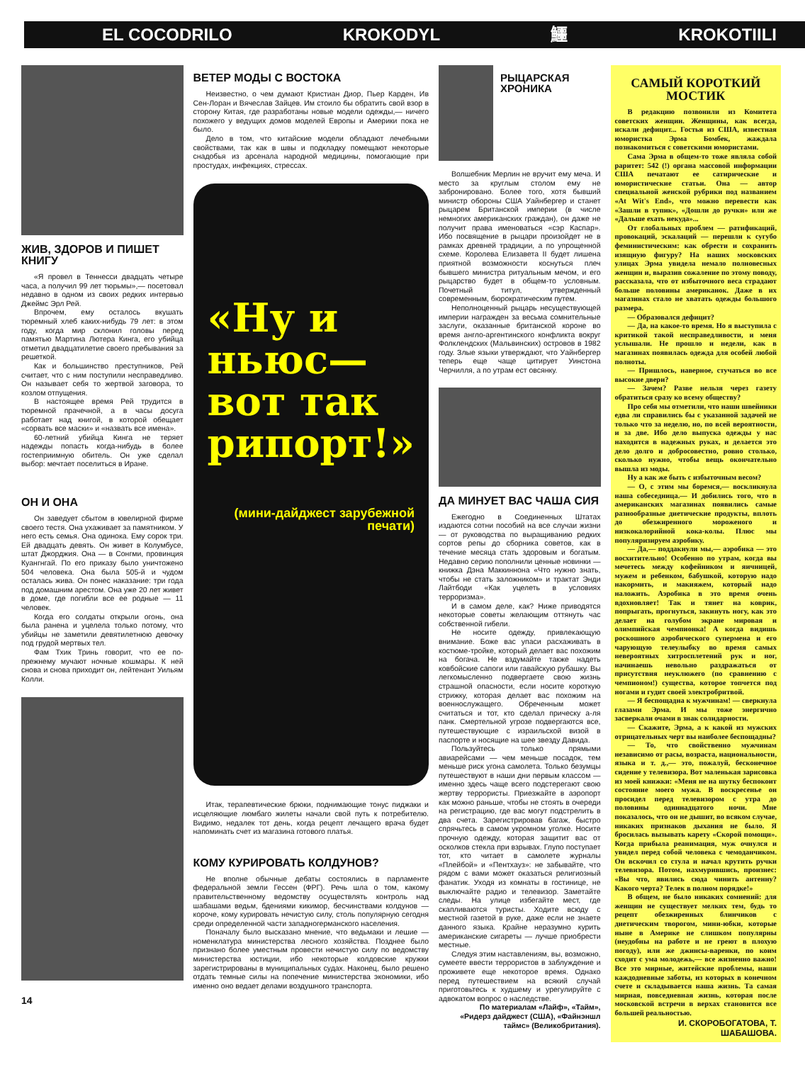EL COCODRILO KROKODYL 鱷 KROKOTIILI
ЖИВ, ЗДОРОВ И ПИШЕТ КНИГУ
«Я провел в Теннесси двадцать четыре часа, а получил 99 лет тюрьмы»,— посетовал недавно в одном из своих редких интервью Джеймс Эрл Рей.
Впрочем, ему осталось вкушать тюремный хлеб каких-нибудь 79 лет: в этом году, когда мир склонил головы перед памятью Мартина Лютера Кинга, его убийца отметил двадцатилетие своего пребывания за решеткой.
Как и большинство преступников, Рей считает, что с ним поступили несправедливо. Он называет себя то жертвой заговора, то козлом отпущения.
В настоящее время Рей трудится в тюремной прачечной, а в часы досуга работает над книгой, в которой обещает «сорвать все маски» и «назвать все имена».
60-летний убийца Кинга не теряет надежды попасть когда-нибудь в более гостеприимную обитель. Он уже сделал выбор: мечтает поселиться в Иране.
ОН И ОНА
Он заведует сбытом в ювелирной фирме своего тестя. Она ухаживает за памятником. У него есть семья. Она одинока. Ему сорок три. Ей двадцать девять. Он живет в Колумбусе, штат Джорджия. Она — в Сонгми, провинция Куангнгай. По его приказу было уничтожено 504 человека. Она была 505-й и чудом осталась жива. Он понес наказание: три года под домашним арестом. Она уже 20 лет живет в доме, где погибли все ее родные — 11 человек.
Когда его солдаты открыли огонь, она была ранена и уцелела только потому, что убийцы не заметили девятилетнюю девочку под грудой мертвых тел.
Фам Тхик Тринь говорит, что ее по-прежнему мучают ночные кошмары. К ней снова и снова приходит он, лейтенант Уильям Колли.
14
ВЕТЕР МОДЫ С ВОСТОКА
Неизвестно, о чем думают Кристиан Диор, Пьер Карден, Ив Сен-Лоран и Вячеслав Зайцев. Им стоило бы обратить свой взор в сторону Китая, где разработаны новые модели одежды,— ничего похожего у ведущих домов моделей Европы и Америки пока не было.
Дело в том, что китайские модели обладают лечебными свойствами, так как в швы и подкладку помещают некоторые снадобья из арсенала народной медицины, помогающие при простудах, инфекциях, стрессах.
«Ну и ньюс— вот так рипорт!»
(мини-дайджест зарубежной печати)
Итак, терапевтические брюки, поднимающие тонус пиджаки и исцеляющие люмбаго жилеты начали свой путь к потребителю. Видимо, недалек тот день, когда рецепт лечащего врача будет напоминать счет из магазина готового платья.
КОМУ КУРИРОВАТЬ КОЛДУНОВ?
Не вполне обычные дебаты состоялись в парламенте федеральной земли Гессен (ФРГ). Речь шла о том, какому правительственному ведомству осуществлять контроль над шабашами ведьм, бдениями кикимор, бесчинствами колдунов — короче, кому курировать нечистую силу, столь популярную сегодня среди определенной части западногерманского населения.
Поначалу было высказано мнение, что ведьмаки и лешие — номенклатура министерства лесного хозяйства. Позднее было признано более уместным провести нечистую силу по ведомству министерства юстиции, ибо некоторые колдовские кружки зарегистрированы в муниципальных судах. Наконец, было решено отдать темные силы на попечение министерства экономики, ибо именно оно ведает делами воздушного транспорта.
РЫЦАРСКАЯ ХРОНИКА
Волшебник Мерлин не вручит ему меча. И место за круглым столом ему не забронировано. Более того, хотя бывший министр обороны США Уайнбергер и станет рыцарем Британской империи (в числе немногих американских граждан), он даже не получит права именоваться «сэр Каспар». Ибо посвящение в рыцари произойдет не в рамках древней традиции, а по упрощенной схеме. Королева Елизавета II будет лишена приятной возможности коснуться плеч бывшего министра ритуальным мечом, и его рыцарство будет в общем-то условным. Почетный титул, утвержденный современным, бюрократическим путем.
Неполноценный рыцарь несуществующей империи награжден за весьма сомнительные заслуги, оказанные британской короне во время англо-аргентинского конфликта вокруг Фолклендских (Мальвинских) островов в 1982 году. Злые языки утверждают, что Уайнбергер теперь еще чаще цитирует Уинстона Черчилля, а по утрам ест овсянку.
ДА МИНУЕТ ВАС ЧАША СИЯ
Ежегодно в Соединенных Штатах издаются сотни пособий на все случаи жизни — от руководства по выращиванию редких сортов репы до сборника советов, как в течение месяца стать здоровым и богатым. Недавно серию пополнили ценные новинки — книжка Дэна Маккиннона «Что нужно знать, чтобы не стать заложником» и трактат Энди Лайтбоди «Как уцелеть в условиях терроризма».
И в самом деле, как? Ниже приводятся некоторые советы желающим оттянуть час собственной гибели.
Не носите одежду, привлекающую внимание. Боже вас упаси расхаживать в костюме-тройке, который делает вас похожим на богача. Не вздумайте также надеть ковбойские сапоги или гавайскую рубашку. Вы легкомысленно подвергаете свою жизнь страшной опасности, если носите короткую стрижку, которая делает вас похожим на военнослужащего. Обреченным может считаться и тот, кто сделал прическу а-ля панк. Смертельной угрозе подвергаются все, путешествующие с израильской визой в паспорте и носящие на шее звезду Давида.
Пользуйтесь только прямыми авиарейсами — чем меньше посадок, тем меньше риск угона самолета. Только безумцы путешествуют в наши дни первым классом — именно здесь чаще всего подстерегают свою жертву террористы. Приезжайте в аэропорт как можно раньше, чтобы не стоять в очереди на регистрацию, где вас могут подстрелить в два счета. Зарегистрировав багаж, быстро спрячьтесь в самом укромном уголке. Носите прочную одежду, которая защитит вас от осколков стекла при взрывах. Глупо поступает тот, кто читает в самолете журналы «Плейбой» и «Пентхауз»: не забывайте, что рядом с вами может оказаться религиозный фанатик. Уходя из комнаты в гостинице, не выключайте радио и телевизор. Заметайте следы. На улице избегайте мест, где скапливаются туристы. Ходите всюду с местной газетой в руке, даже если не знаете данного языка. Крайне неразумно курить американские сигареты — лучше приобрести местные.
Следуя этим наставлениям, вы, возможно, сумеете ввести террористов в заблуждение и проживете еще некоторое время. Однако перед путешествием на всякий случай приготовьтесь к худшему и урегулируйте с адвокатом вопрос о наследстве.
По материалам «Лайф», «Тайм», «Ридерз дайджест (США), «Файнэншл таймс» (Великобритания).
САМЫЙ КОРОТКИЙ МОСТИК
В редакцию позвонили из Комитета советских женщин. Женщины, как всегда, искали дефицит... Гостья из США, известная юмористка Эрма Бомбек, жаждала познакомиться с советскими юмористами.
Сама Эрма в общем-то тоже являла собой раритет: 542 (!) органа массовой информации США печатают ее сатирические и юмористические статьи. Она — автор специальной женской рубрики под названием «At Wit's End», что можно перевести как «Зашли в тупик», «Дошли до ручки» или же «Дальше ехать некуда»...
От глобальных проблем — ратификаций, провокаций, эскалаций — перешли к сугубо феминистическим: как обрести и сохранить изящную фигуру? На наших московских улицах Эрма увидела немало полновесных женщин и, выразив сожаление по этому поводу, рассказала, что от избыточного веса страдают больше половины американок. Даже в их магазинах стало не хватать одежды большого размера.
— Образовался дефицит?
— Да, на какое-то время. Но я выступила с критикой такой несправедливости, и меня услышали. Не прошло и недели, как в магазинах появилась одежда для особей любой полноты.
— Пришлось, наверное, стучаться во все высокие двери?
— Зачем? Разве нельзя через газету обратиться сразу ко всему обществу?
Про себя мы отметили, что наши швейники едва ли справились бы с указанной задачей не только что за неделю, но, по всей вероятности, и за две. Ибо дело выпуска одежды у нас находится в надежных руках, и делается это дело долго и добросовестно, ровно столько, сколько нужно, чтобы вещь окончательно вышла из моды.
Ну а как же быть с избыточным весом?
— О, с этим мы боремся,— воскликнула наша собеседница.— И добились того, что в американских магазинах появились самые разнообразные диетические продукты, вплоть до обезжиренного мороженого и низкокалорийной кока-колы. Плюс мы популяризируем аэробику.
— Да,— поддакнули мы,— аэробика — это восхитительно! Особенно по утрам, когда вы мечетесь между кофейником и яичницей, мужем и ребенком, бабушкой, которую надо накормить, и макияжем, который надо наложить. Аэробика в это время очень вдохновляет! Так и тянет на коврик, попрыгать, прогнуться, закинуть ногу, как это делает на голубом экране мировая и олимпийская чемпионка! А когда видишь роскошного аэробического супермена и его чарующую телеулыбку во время самых невероятных хитросплетений рук и ног, начинаешь невольно раздражаться от присутствия неуклюжего (по сравнению с чемпионом!) существа, которое топчется под ногами и гудит своей электробритвой.
— Я беспощадна к мужчинам! — сверкнула глазами Эрма. И мы тоже энергично засверкали очами в знак солидарности.
— Скажите, Эрма, а к какой из мужских отрицательных черт вы наиболее беспощадны?
— То, что свойственно мужчинам независимо от расы, возраста, национальности, языка и т. д.,— это, пожалуй, бесконечное сидение у телевизора. Вот маленькая зарисовка из моей книжки: «Меня не на шутку беспокоит состояние моего мужа. В воскресенье он просидел перед телевизором с утра до половины одиннадцатого ночи. Мне показалось, что он не дышит, во всяком случае, никаких признаков дыхания не было. Я бросилась вызывать карету «Скорой помощи». Когда прибыла реанимация, муж очнулся и увидел перед собой человека с чемоданчиком. Он вскочил со стула и начал крутить ручки телевизора. Потом, нахмурившись, произнес: «Вы что, явились сюда чинить антенну? Какого черта? Телек в полном порядке!»
В общем, не было никаких сомнений: для женщин не существует мелких тем, будь то рецепт обезжиренных блинчиков с диетическим творогом, мини-юбки, которые ныне в Америке не слишком популярны (неудобны на работе и не греют в плохую погоду), или же джинсы-варенки, по коим сходит с ума молодежь,— все жизненно важно! Все это мирные, житейские проблемы, наши каждодневные заботы, из которых в конечном счете и складывается наша жизнь. Та самая мирная, повседневная жизнь, которая после московской встречи в верхах становится все большей реальностью.
И. СКОРОБОГАТОВА, Т. ШАБАШОВА.